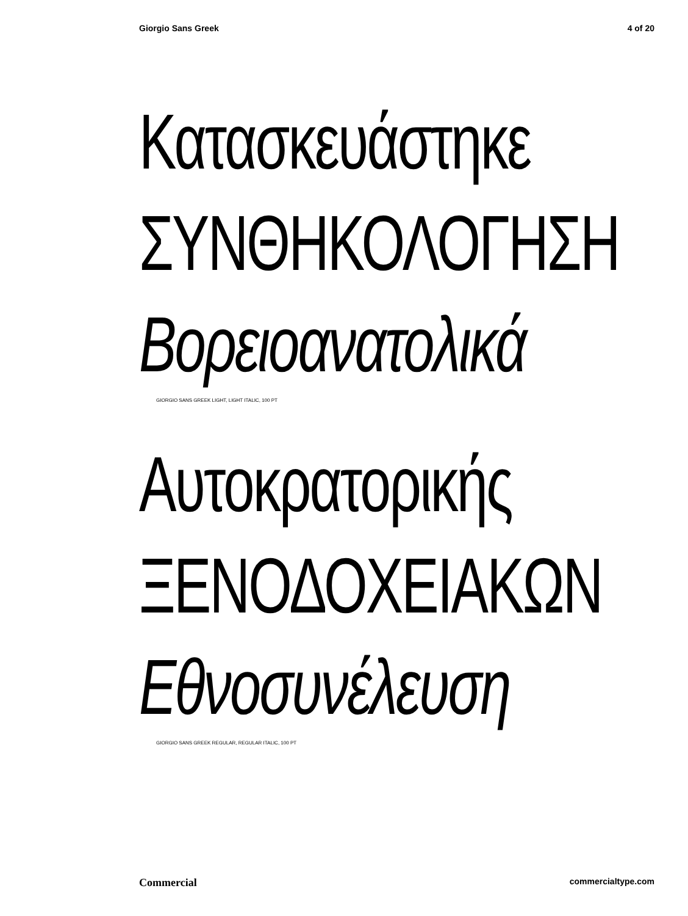Giorgio Sans Greek 4 of 20
Κατασκευάστηκε
ΣΥΝΘΗΚΟΛΟΓΗΣΗ
Βορειοανατολικά
GIORGIO SANS GREEK LIGHT, LIGHT ITALIC, 100 PT
Αυτοκρατορικής
ΞΕΝΟΔΟΧΕΙΑΚΩΝ
Εθνοσυνέλευση
GIORGIO SANS GREEK REGULAR, REGULAR ITALIC, 100 PT
Commercial commercialtype.com